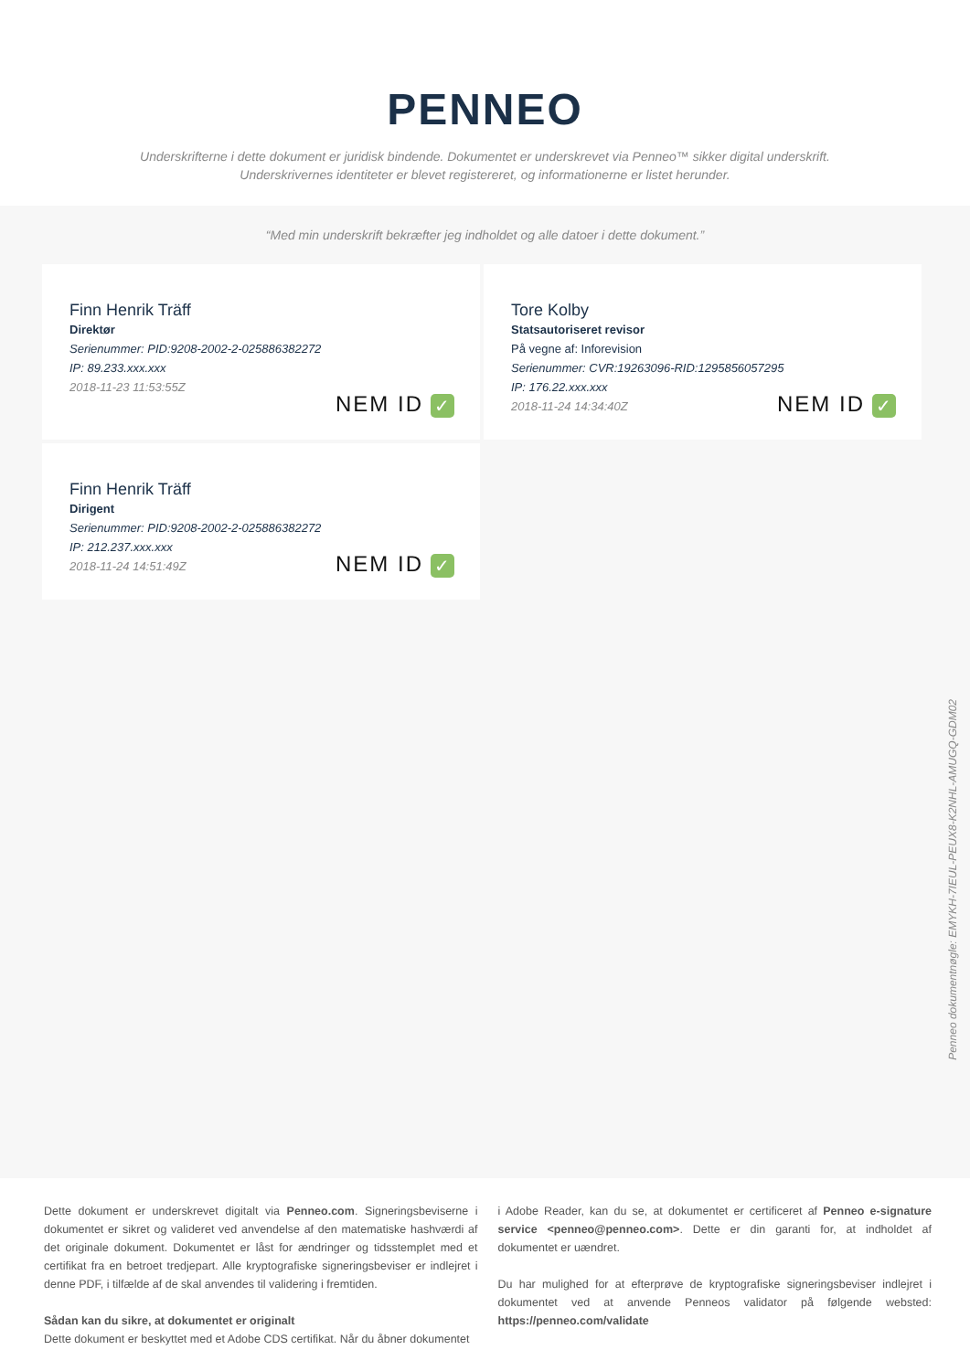PENNEO
Underskrifterne i dette dokument er juridisk bindende. Dokumentet er underskrevet via Penneo™ sikker digital underskrift.
Underskrivernes identiteter er blevet registereret, og informationerne er listet herunder.
“Med min underskrift bekræfter jeg indholdet og alle datoer i dette dokument.”
Finn Henrik Träff
Direktør
Serienummer: PID:9208-2002-2-025886382272
IP: 89.233.xxx.xxx
2018-11-23 11:53:55Z
NEM ID ✓
Tore Kolby
Statsautoriseret revisor
På vegne af: Inforevision
Serienummer: CVR:19263096-RID:1295856057295
IP: 176.22.xxx.xxx
2018-11-24 14:34:40Z
NEM ID ✓
Finn Henrik Träff
Dirigent
Serienummer: PID:9208-2002-2-025886382272
IP: 212.237.xxx.xxx
2018-11-24 14:51:49Z
NEM ID ✓
Penneo dokumentnøgle: EMYKH-7IEUL-PEUX8-K2NHL-AMUGQ-GDM02
Dette dokument er underskrevet digitalt via Penneo.com. Signeringsbeviserne i dokumentet er sikret og valideret ved anvendelse af den matematiske hashværdi af det originale dokument. Dokumentet er låst for ændringer og tidsstemplet med et certifikat fra en betroet tredjepart. Alle kryptografiske signeringsbeviser er indlejret i denne PDF, i tilfælde af de skal anvendes til validering i fremtiden.
Sådan kan du sikre, at dokumentet er originalt
Dette dokument er beskyttet med et Adobe CDS certifikat. Når du åbner dokumentet
i Adobe Reader, kan du se, at dokumentet er certificeret af Penneo e-signature service <penneo@penneo.com>. Dette er din garanti for, at indholdet af dokumentet er uændret.
Du har mulighed for at efterprøve de kryptografiske signeringsbeviser indlejret i dokumentet ved at anvende Penneos validator på følgende websted: https://penneo.com/validate